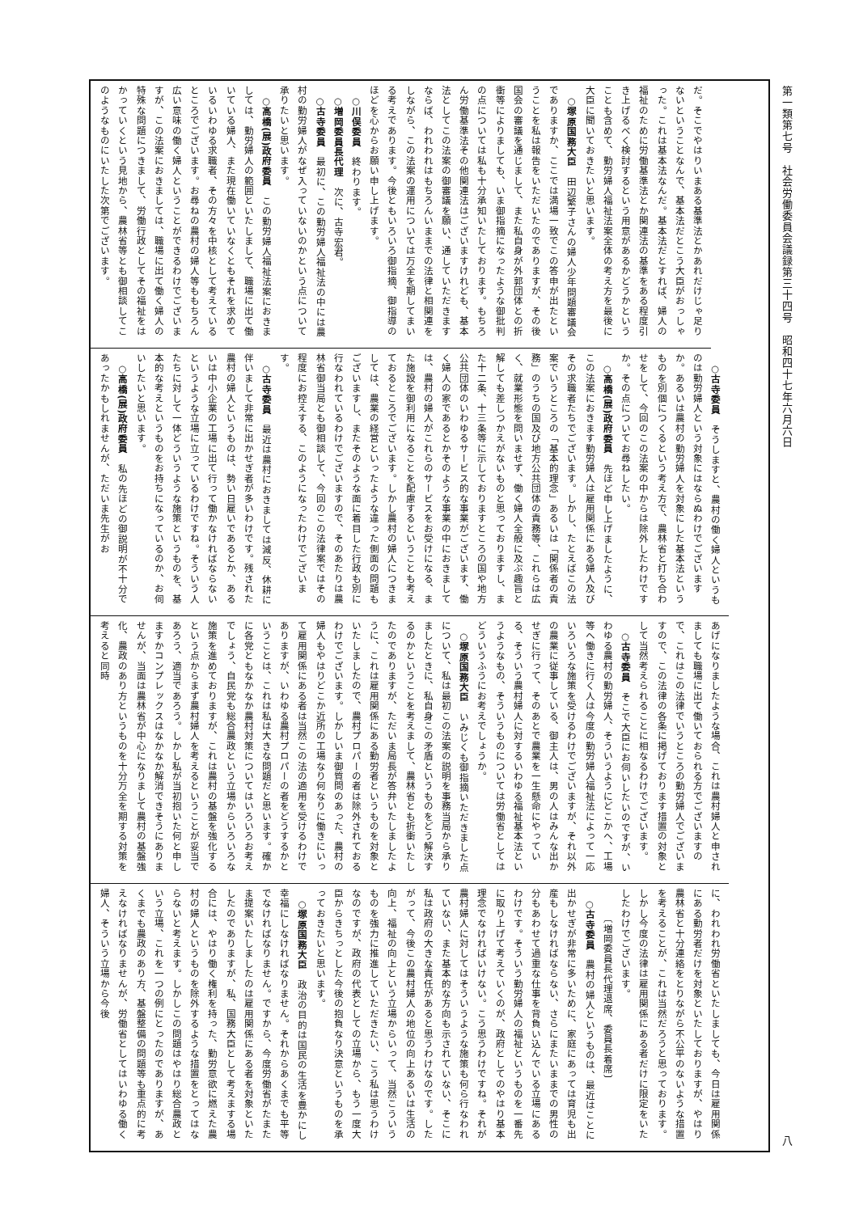第一類第七号　社会労働委員会議録第三十四号　昭和四十七年六月六日 八
だ。そこでやはりいまある基準法とかあれだけじゃ足りないということなんで、基本法だとこう大臣がおっしゃった。これは基本法なんだ。基本法だとすれば、婦人の福祉のために労働基準法とか関連法の基準をある程度引き上げるべく検討するという用意があるかどうかということも含めて、勤労婦人福祉法案全体の考え方を最後に大臣に聞いておきたいと思います。
○塚原国務大臣　田辺繁子さんの婦人少年問題審議会でありますか、ここでは満場一致でこの答申が出たということを私は報告をいただいたのでありますが、その後国会の審議を通じまして、また私自身が外郭団体との折衝等によりましても、いま御指摘になったような御批判の点については私も十分承知いたしております。もちろん労働基準法その他関連法はございますけれども、基本法としてこの法案の御審議を願い、通していただきますならば、われわれはもちろんいままでの法律と相関連をしながら、この法案の運用については万全を期してまいる考えであります。今後ともいろいろ御指摘、御指導のほどを心からお願い申し上げます。
○川俣委員　終わります。
○増岡委員長代理　次に、古寺宏君。
○古寺委員　最初に、この勤労婦人福祉法の中には農村の勤労婦人がなぜ入っていないのかという点について承りたいと思います。
○高橋(展)政府委員　この勤労婦人福祉法案におきましては、勤労婦人の範囲といたしまして、職場に出て働いている婦人、また現在働いていなくともそれを求めているいわゆる求職者、その方々を中核として考えているところでございます。お尋ねの農村の婦人等ももちろん広い意味の働く婦人ということができるわけでございますが、この法案におきましては、職場に出て働く婦人の特殊な問題につきまして、労働行政としてその福祉をはかっていくという見地から、農林省等とも御相談してこのようなものにいたした次第でございます。
○古寺委員　そうしますと、農村の働く婦人というものは勤労婦人という対象にはならぬわけでございますか。あるいは農村の勤労婦人を対象にした基本法というものを別個につくるという考え方で、農林省と打ち合わせをして、今回のこの法案の中からは除外したわけですか。その点についてお尋ねしたい。
○高橋(展)政府委員　先ほど申し上げましたように、この法案におきます勤労婦人は雇用関係にある婦人及びその求職者たちでございます。しかし、たとえばこの法案でいうところの「基本的理念」あるいは「関係者の責務」のうちの国及び地方公共団体の責務等、これらは広く、就業形態を問いませず、働く婦人全般に及ぶ趣旨と解しても差しつかえがないものと思っておりますし、また十二条、十三条等に示しておりますところの国や地方公共団体のいわゆるサービス的な事業がございます、働く婦人の家であるとかそのような事業の中におきましては、農村の婦人がこれらのサービスをお受けになる、また施設を御利用になることを配慮するということも考えておるところでございます。しかし農村の婦人につきましては、農業の経営といったような違った側面の問題もございますし、またそのような面に着目した行政も別に行なわれているわけでございますので、そのあたりは農林省御当局とも御相談して、今回のこの法律案ではその程度にお控えする、このようになったわけでございます。
○古寺委員　最近は農村におきましては減反、休耕に伴いまして非常に出かせぎ者が多いわけです。残された農村の婦人というものは、勢い日雇いであるとか、あるいは中小企業の工場に出て行って働かなければならないというような立場に立っているわけですね。そういう人たちに対して一体どういうような施策というものを、基本的な考えというものをお持ちになっているのか、お伺いしたいと思います。
○高橋(展)政府委員　私の先ほどの御説明が不十分であったかもしれませんが、ただいま先生がお
あげになりましたような場合、これは農村婦人と申されましても職場に出て働いておられる方でございますので、これはこの法律でいうところの勤労婦人でございますので、この法律の各条に掲げております措置の対象として当然考えられることに相なるわけでございます。
○古寺委員　そこで大臣にお伺いしたいのですが、いわゆる農村の勤労婦人、そういうようにどこかへ、工場等へ働きに行く人は今度の勤労婦人福祉法によって一応いろいろな施策を受けるわけでございますが、それ以外の農業に従事している、御主人は、男の人はみんな出かせぎに行って、そのあとで農業を一生懸命にやっている、そういう農村婦人に対するいわゆる福祉基本法というようなもの、そういうものについては労働省としてはどういうふうにお考えでしょうか。
○塚原国務大臣　いみじくも御指摘いただきました点について、私は最初この法案の説明を事務当局から承りましたときに、私自身この矛盾というものをどう解決するのかということを考えまして、農林省とも折衝いたしたのでありますが、ただいま局長が答弁いたしましたように、これは雇用関係にある勤労者というものを対象といたしましたので、農村プロパーの者は除外されておるわけでございます。しかしいま御質問のあった、農村の婦人もやはりどこか近所の工場なり何なりに働きにいって雇用関係にある者は当然この法の適用を受けるわけでありますが、いわゆる農村プロパーの者をどうするかということは、これは私は大きな問題だと思います。確かに各党ともなかなか農村対策についてはいろいろお考えでしょう、自民党も総合農政という立場からいろいろな施策を進めておりますが、これは農村の基盤を強化するという点からまず農村婦人を考えるということが妥当であろう、適当であろう。しかし私が当初抱いた何と申しますかコンプレックスはなかなか解消できそうにありませんが、当面は農林省が中心になりまして農村の基盤強化、農政のあり方というものを十分万全を期する対策を考えると同時
に、われわれ労働省といたしましても、今日は雇用関係にある勤労者だけを対象といたしておりますが、やはり農林省と十分連絡をとりながら不公平のないような措置を考えることが、これは当然だろうと思っております。しかし今度の法律は雇用関係にある者だけに限定をいたしたわけでございます。
　　　〔増岡委員長代理退席、委員長着席〕
○古寺委員　農村の婦人というものは、最近はことに出かせぎが非常に多いために、家庭にあっては育児も出産もしなければならない、さらにまたいままでの男性の分もあわせて過重な仕事を背負い込んでいる立場にあるわけです。そういう勤労婦人の福祉というものを一番先に取り上げて考えていくのが、政府としてのやはり基本理念でなければいけない。こう思うわけですね。それが農村婦人に対してはそういうような施策も何ら行なわれていない、また基本的な方向も示されていない、そこに私は政府の大きな責任があると思うわけなのです。したがって、今後この農村婦人の地位の向上あるいは生活の向上、福祉の向上という立場からいって、当然こういうものを強力に推進していただきたい、こう私は思うわけなのですが、政府の代表としての立場から、もう一度大臣からきちっとした今後の抱負なり決意というものを承っておきたいと思います。
○塚原国務大臣　政治の目的は国民の生活を豊かにし幸福にしなければなりません。それからあくまでも平等でなければなりません。ですから、今度労働省がたまたま提案いたしましたのは雇用関係にある者を対象といたしたのでありますが、私、国務大臣として考えまする場合には、やはり働く権利を持った、勤労意欲に燃えた農村の婦人というものを除外するような措置をとってはならないと考えます。しかしこの問題はやはり総合農政という立場、これを一つの例にとったのでありますが、あくまでも農政のあり方、基盤整備の問題等も重点的に考えなければなりませんが、労働省としてはいわゆる働く婦人、そういう立場から今後